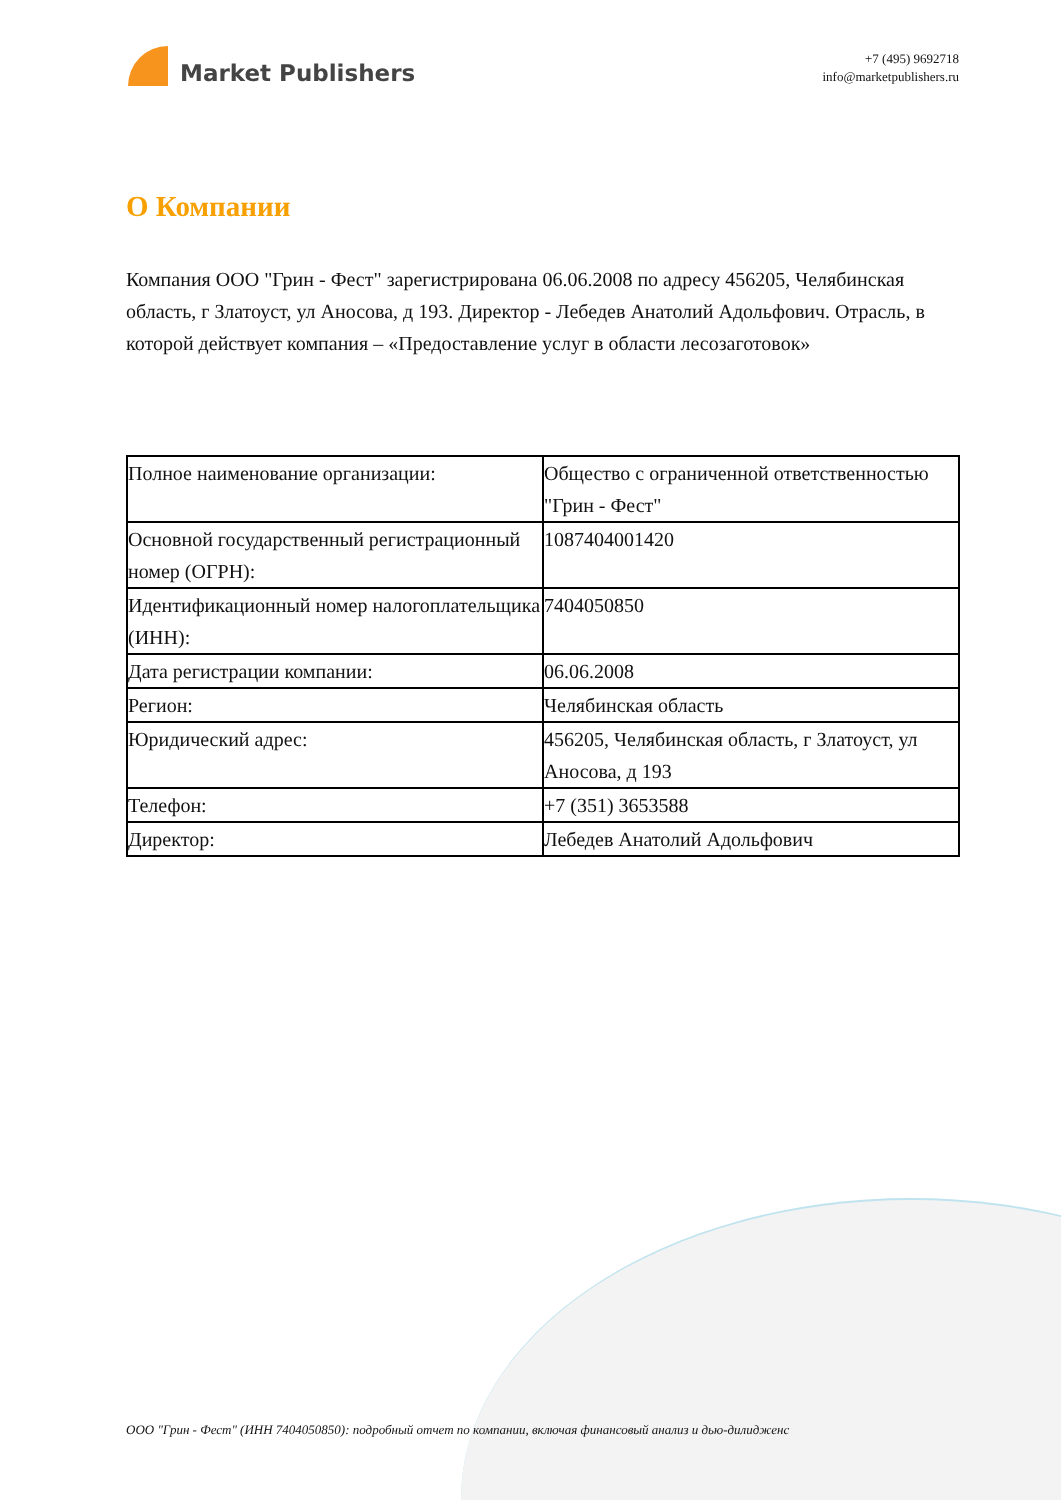Market Publishers
+7 (495) 9692718
info@marketpublishers.ru
О Компании
Компания ООО "Грин - Фест" зарегистрирована 06.06.2008 по адресу 456205, Челябинская область, г Златоуст, ул Аносова, д 193. Директор - Лебедев Анатолий Адольфович. Отрасль, в которой действует компания – «Предоставление услуг в области лесозаготовок»
| Полное наименование организации: | Общество с ограниченной ответственностью "Грин - Фест" |
| Основной государственный регистрационный номер (ОГРН): | 1087404001420 |
| Идентификационный номер налогоплательщика (ИНН): | 7404050850 |
| Дата регистрации компании: | 06.06.2008 |
| Регион: | Челябинская область |
| Юридический адрес: | 456205, Челябинская область, г Златоуст, ул Аносова, д 193 |
| Телефон: | +7 (351) 3653588 |
| Директор: | Лебедев Анатолий Адольфович |
ООО "Грин - Фест" (ИНН 7404050850): подробный отчет по компании, включая финансовый анализ и дью-дилидженс